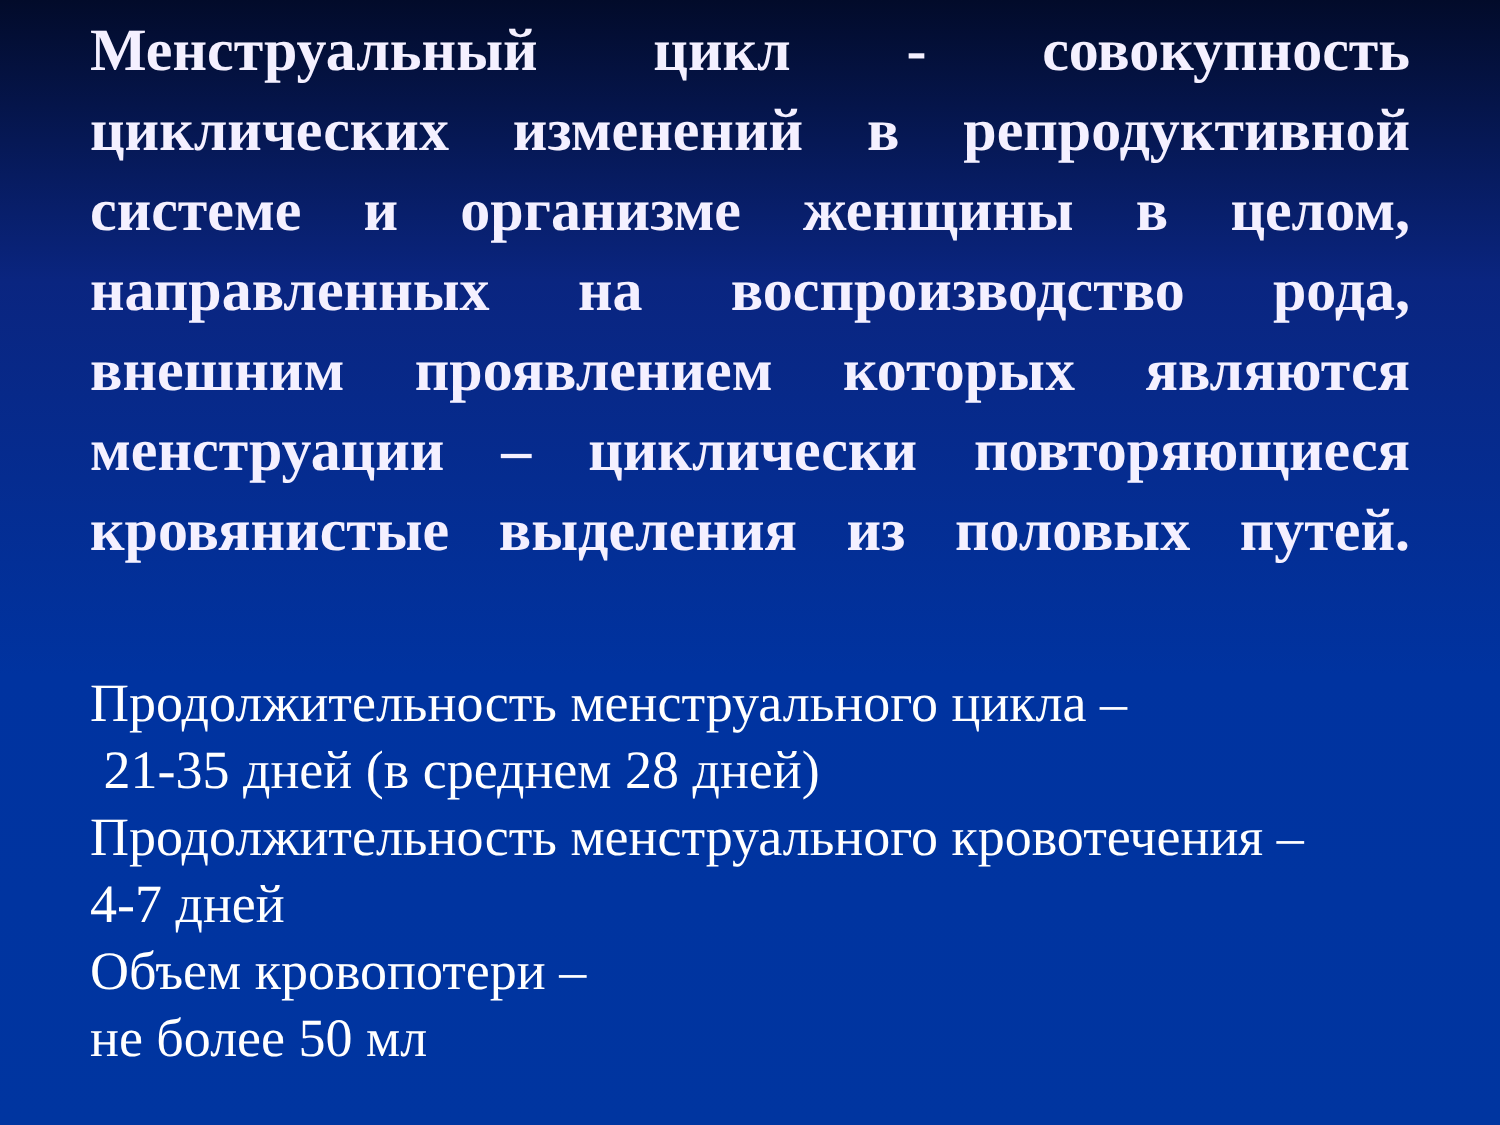Менструальный цикл - совокупность
циклических изменений в репродуктивной
системе и организме женщины в целом,
направленных на воспроизводство рода,
внешним проявлением которых являются
менструации – циклически повторяющиеся
кровянистые выделения из половых путей.
Продолжительность менструального цикла –
21-35 дней (в среднем 28 дней)
Продолжительность менструального кровотечения –
4-7 дней
Объем кровопотери –
не более 50 мл